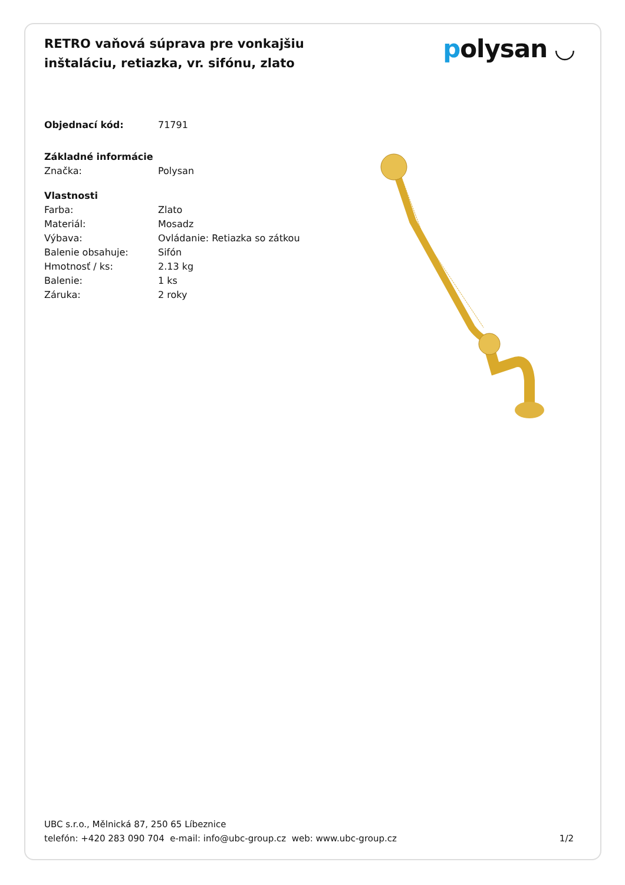RETRO vaňová súprava pre vonkajšiu inštaláciu, retiazka, vr. sifónu, zlato
polysan ◡
| Objednací kód: | 71791 |
| Základné informácie | |
| Značka: | Polysan |
| Vlastnosti | |
| Farba: | Zlato |
| Materiál: | Mosadz |
| Výbava: | Ovládanie: Retiazka so zátkou |
| Balenie obsahuje: | Sifón |
| Hmotnosť / ks: | 2.13 kg |
| Balenie: | 1 ks |
| Záruka: | 2 roky |
UBC s.r.o., Mělnická 87, 250 65 Líbeznice
telefón: +420 283 090 704 e-mail: info@ubc-group.cz web: www.ubc-group.cz
1/2